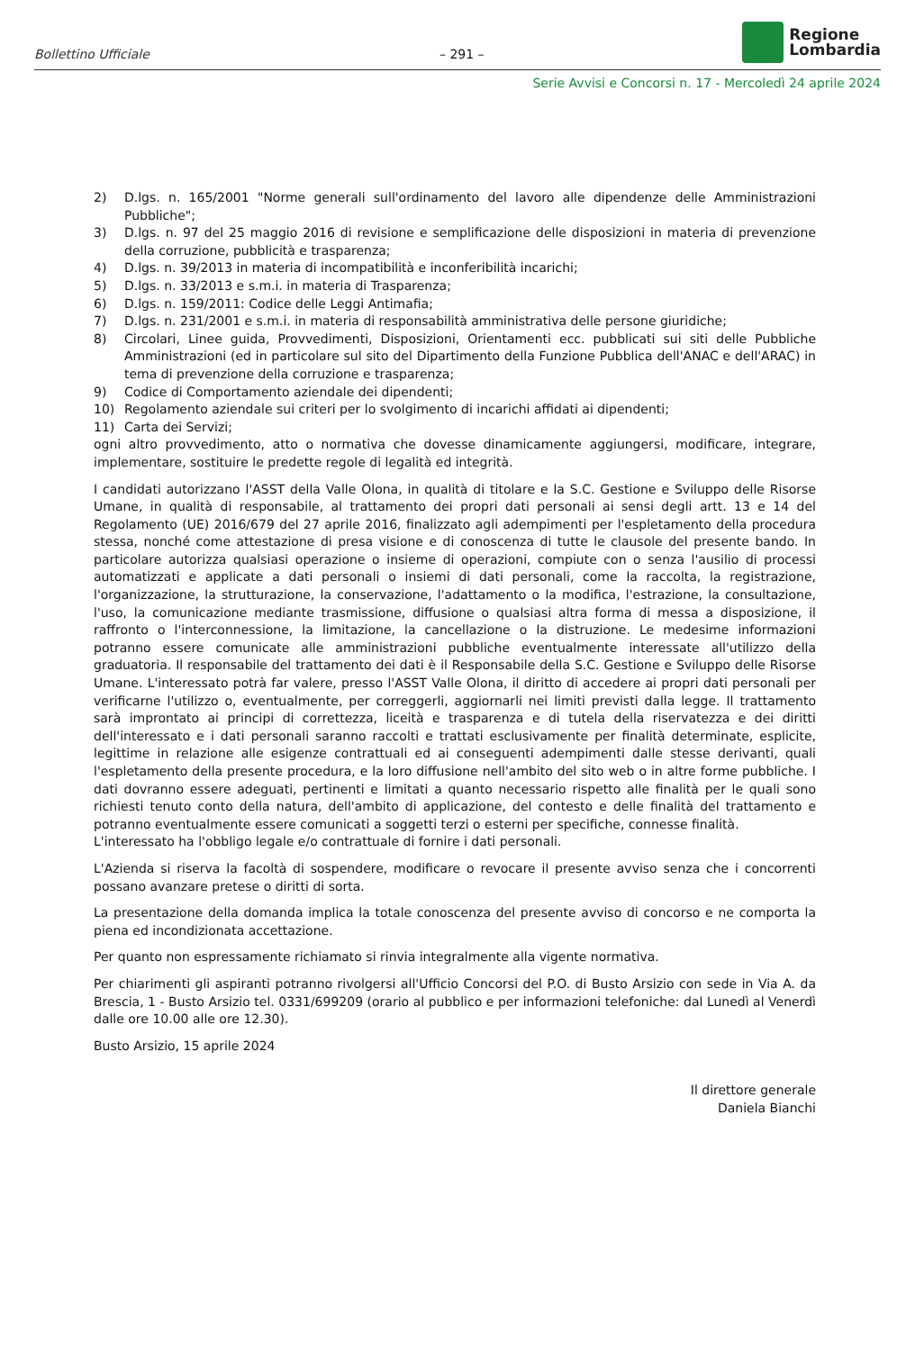Bollettino Ufficiale – 291 –
Regione
Lombardia
Serie Avvisi e Concorsi n. 17 - Mercoledì 24 aprile 2024
2) D.lgs. n. 165/2001 "Norme generali sull'ordinamento del lavoro alle dipendenze delle Amministrazioni Pubbliche";
3) D.lgs. n. 97 del 25 maggio 2016 di revisione e semplificazione delle disposizioni in materia di prevenzione della corruzione, pubblicità e trasparenza;
4) D.lgs. n. 39/2013 in materia di incompatibilità e inconferibilità incarichi;
5) D.lgs. n. 33/2013 e s.m.i. in materia di Trasparenza;
6) D.lgs. n. 159/2011: Codice delle Leggi Antimafia;
7) D.lgs. n. 231/2001 e s.m.i. in materia di responsabilità amministrativa delle persone giuridiche;
8) Circolari, Linee guida, Provvedimenti, Disposizioni, Orientamenti ecc. pubblicati sui siti delle Pubbliche Amministrazioni (ed in particolare sul sito del Dipartimento della Funzione Pubblica dell'ANAC e dell'ARAC) in tema di prevenzione della corruzione e trasparenza;
9) Codice di Comportamento aziendale dei dipendenti;
10) Regolamento aziendale sui criteri per lo svolgimento di incarichi affidati ai dipendenti;
11) Carta dei Servizi;
ogni altro provvedimento, atto o normativa che dovesse dinamicamente aggiungersi, modificare, integrare, implementare, sostituire le predette regole di legalità ed integrità.
I candidati autorizzano l'ASST della Valle Olona, in qualità di titolare e la S.C. Gestione e Sviluppo delle Risorse Umane, in qualità di responsabile, al trattamento dei propri dati personali ai sensi degli artt. 13 e 14 del Regolamento (UE) 2016/679 del 27 aprile 2016, finalizzato agli adempimenti per l'espletamento della procedura stessa, nonché come attestazione di presa visione e di conoscenza di tutte le clausole del presente bando. In particolare autorizza qualsiasi operazione o insieme di operazioni, compiute con o senza l'ausilio di processi automatizzati e applicate a dati personali o insiemi di dati personali, come la raccolta, la registrazione, l'organizzazione, la strutturazione, la conservazione, l'adattamento o la modifica, l'estrazione, la consultazione, l'uso, la comunicazione mediante trasmissione, diffusione o qualsiasi altra forma di messa a disposizione, il raffronto o l'interconnessione, la limitazione, la cancellazione o la distruzione. Le medesime informazioni potranno essere comunicate alle amministrazioni pubbliche eventualmente interessate all'utilizzo della graduatoria. Il responsabile del trattamento dei dati è il Responsabile della S.C. Gestione e Sviluppo delle Risorse Umane. L'interessato potrà far valere, presso l'ASST Valle Olona, il diritto di accedere ai propri dati personali per verificarne l'utilizzo o, eventualmente, per correggerli, aggiornarli nei limiti previsti dalla legge. Il trattamento sarà improntato ai principi di correttezza, liceità e trasparenza e di tutela della riservatezza e dei diritti dell'interessato e i dati personali saranno raccolti e trattati esclusivamente per finalità determinate, esplicite, legittime in relazione alle esigenze contrattuali ed ai conseguenti adempimenti dalle stesse derivanti, quali l'espletamento della presente procedura, e la loro diffusione nell'ambito del sito web o in altre forme pubbliche. I dati dovranno essere adeguati, pertinenti e limitati a quanto necessario rispetto alle finalità per le quali sono richiesti tenuto conto della natura, dell'ambito di applicazione, del contesto e delle finalità del trattamento e potranno eventualmente essere comunicati a soggetti terzi o esterni per specifiche, connesse finalità.
L'interessato ha l'obbligo legale e/o contrattuale di fornire i dati personali.
L'Azienda si riserva la facoltà di sospendere, modificare o revocare il presente avviso senza che i concorrenti possano avanzare pretese o diritti di sorta.
La presentazione della domanda implica la totale conoscenza del presente avviso di concorso e ne comporta la piena ed incondizionata accettazione.
Per quanto non espressamente richiamato si rinvia integralmente alla vigente normativa.
Per chiarimenti gli aspiranti potranno rivolgersi all'Ufficio Concorsi del P.O. di Busto Arsizio con sede in Via A. da Brescia, 1 - Busto Arsizio tel. 0331/699209 (orario al pubblico e per informazioni telefoniche: dal Lunedì al Venerdì dalle ore 10.00 alle ore 12.30).
Busto Arsizio, 15 aprile 2024
Il direttore generale
Daniela Bianchi